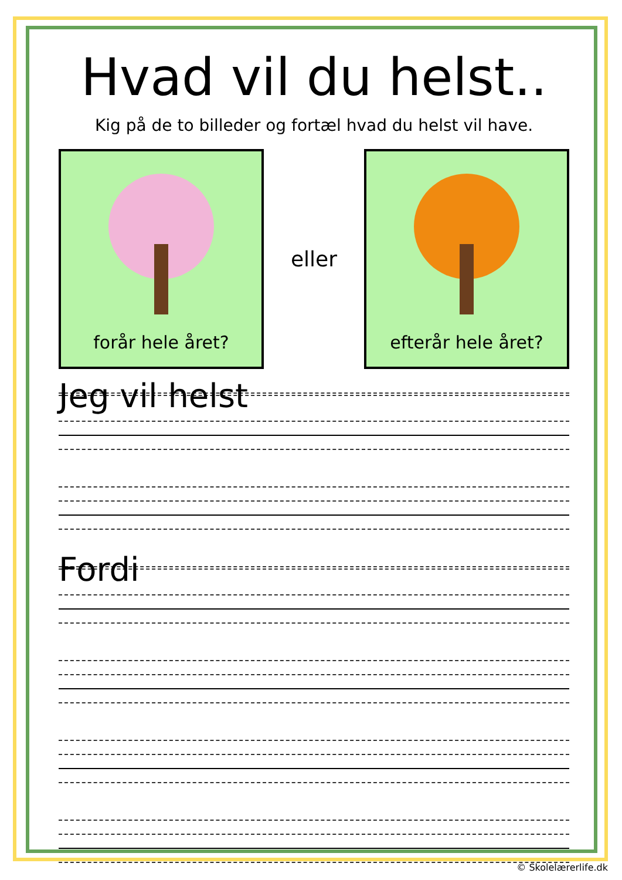Hvad vil du helst..
Kig på de to billeder og fortæl hvad du helst vil have.
forår hele året?
eller
efterår hele året?
Jeg vil helst
Fordi
© Skolelærerlife.dk